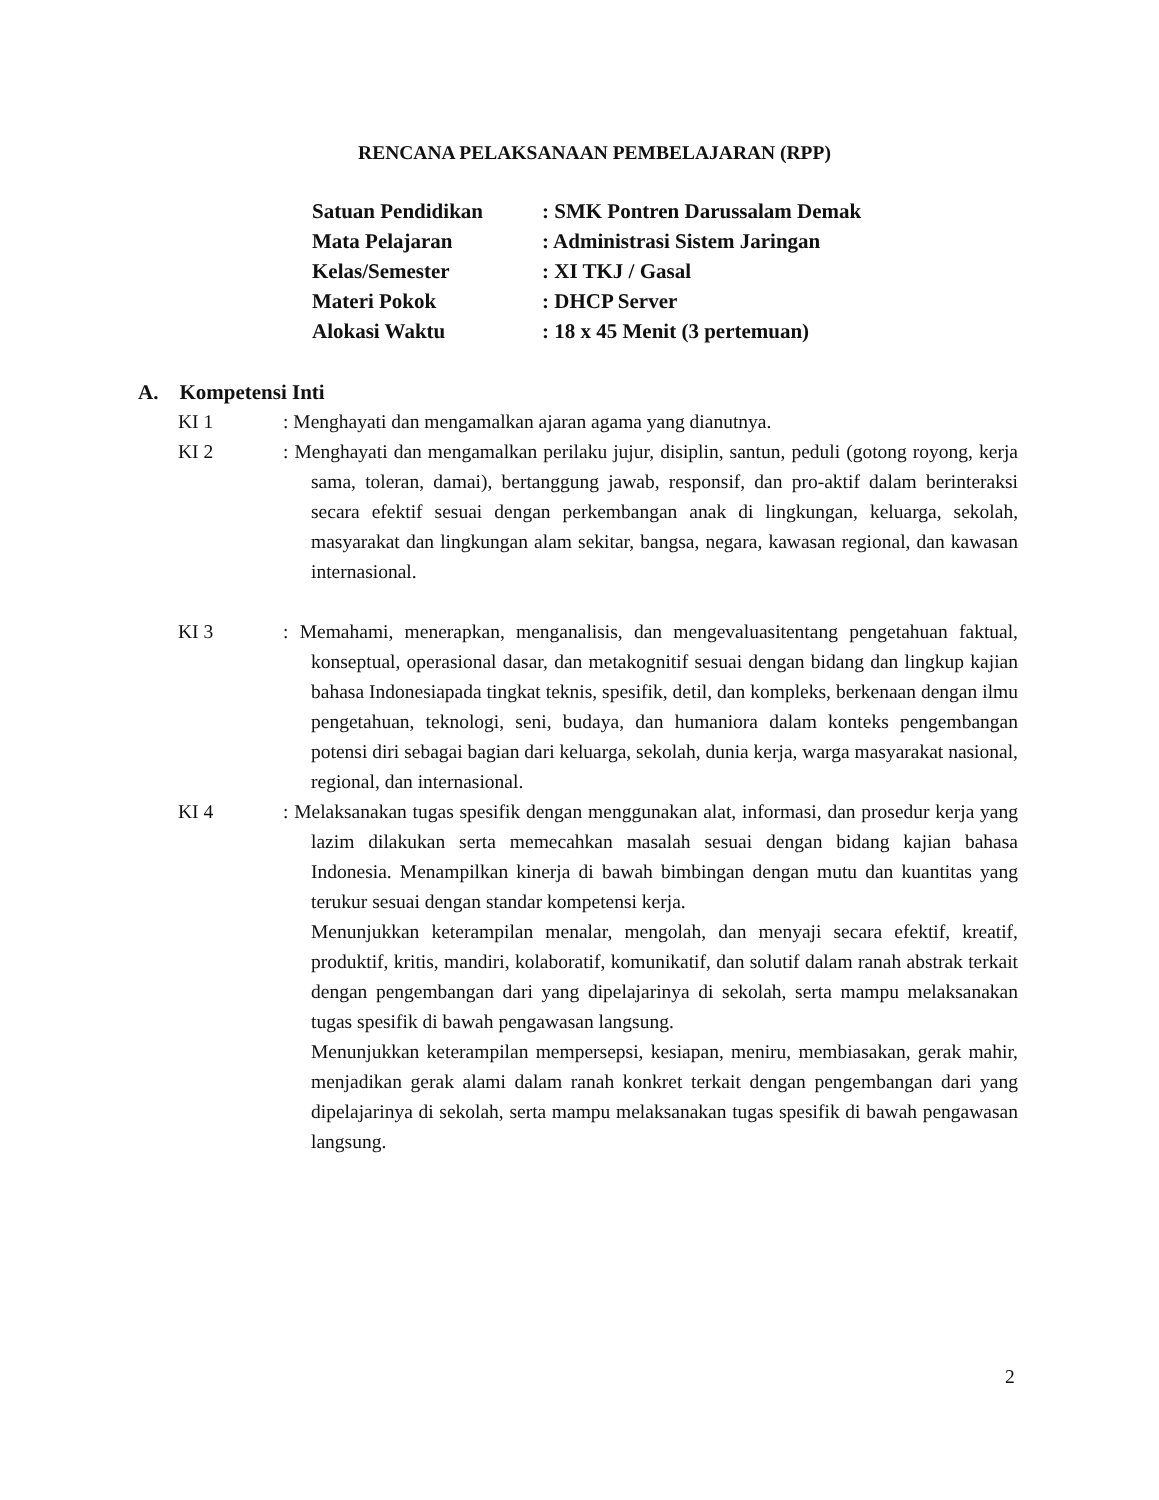RENCANA PELAKSANAAN PEMBELAJARAN (RPP)
Satuan Pendidikan: SMK Pontren Darussalam Demak
Mata Pelajaran: Administrasi Sistem Jaringan
Kelas/Semester: XI TKJ / Gasal
Materi Pokok: DHCP Server
Alokasi Waktu: 18 x 45 Menit (3 pertemuan)
A. Kompetensi Inti
KI 1: Menghayati dan mengamalkan ajaran agama yang dianutnya.
KI 2: Menghayati dan mengamalkan perilaku jujur, disiplin, santun, peduli (gotong royong, kerja sama, toleran, damai), bertanggung jawab, responsif, dan pro-aktif dalam berinteraksi secara efektif sesuai dengan perkembangan anak di lingkungan, keluarga, sekolah, masyarakat dan lingkungan alam sekitar, bangsa, negara, kawasan regional, dan kawasan internasional.
KI 3: Memahami, menerapkan, menganalisis, dan mengevaluasitentang pengetahuan faktual, konseptual, operasional dasar, dan metakognitif sesuai dengan bidang dan lingkup kajian bahasa Indonesiapada tingkat teknis, spesifik, detil, dan kompleks, berkenaan dengan ilmu pengetahuan, teknologi, seni, budaya, dan humaniora dalam konteks pengembangan potensi diri sebagai bagian dari keluarga, sekolah, dunia kerja, warga masyarakat nasional, regional, dan internasional.
KI 4: Melaksanakan tugas spesifik dengan menggunakan alat, informasi, dan prosedur kerja yang lazim dilakukan serta memecahkan masalah sesuai dengan bidang kajian bahasa Indonesia. Menampilkan kinerja di bawah bimbingan dengan mutu dan kuantitas yang terukur sesuai dengan standar kompetensi kerja.
Menunjukkan keterampilan menalar, mengolah, dan menyaji secara efektif, kreatif, produktif, kritis, mandiri, kolaboratif, komunikatif, dan solutif dalam ranah abstrak terkait dengan pengembangan dari yang dipelajarinya di sekolah, serta mampu melaksanakan tugas spesifik di bawah pengawasan langsung.
Menunjukkan keterampilan mempersepsi, kesiapan, meniru, membiasakan, gerak mahir, menjadikan gerak alami dalam ranah konkret terkait dengan pengembangan dari yang dipelajarinya di sekolah, serta mampu melaksanakan tugas spesifik di bawah pengawasan langsung.
2